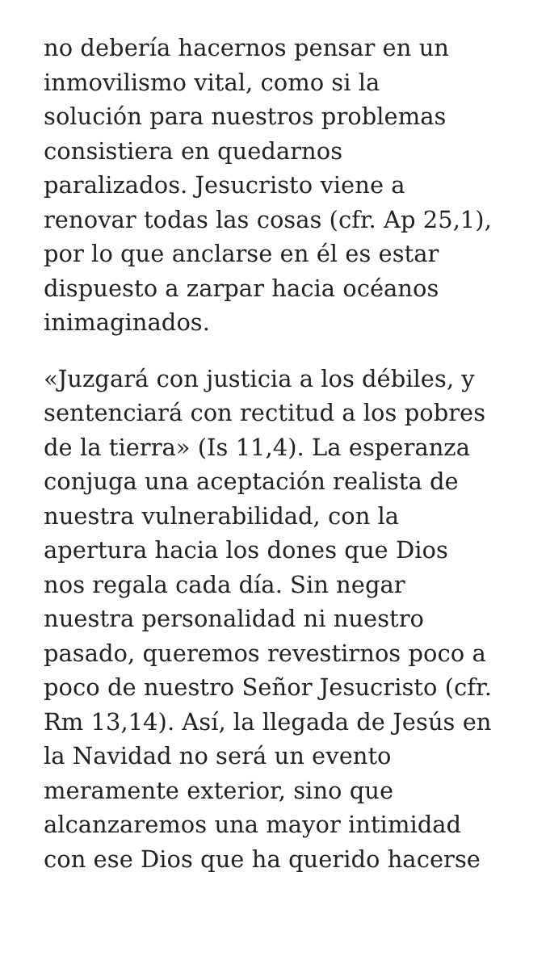no debería hacernos pensar en un
inmovilismo vital, como si la
solución para nuestros problemas
consistiera en quedarnos
paralizados. Jesucristo viene a
renovar todas las cosas (cfr. Ap 25,1),
por lo que anclarse en él es estar
dispuesto a zarpar hacia océanos
inimaginados.
«Juzgará con justicia a los débiles, y
sentenciará con rectitud a los pobres
de la tierra» (Is 11,4). La esperanza
conjuga una aceptación realista de
nuestra vulnerabilidad, con la
apertura hacia los dones que Dios
nos regala cada día. Sin negar
nuestra personalidad ni nuestro
pasado, queremos revestirnos poco a
poco de nuestro Señor Jesucristo (cfr.
Rm 13,14). Así, la llegada de Jesús en
la Navidad no será un evento
meramente exterior, sino que
alcanzaremos una mayor intimidad
con ese Dios que ha querido hacerse